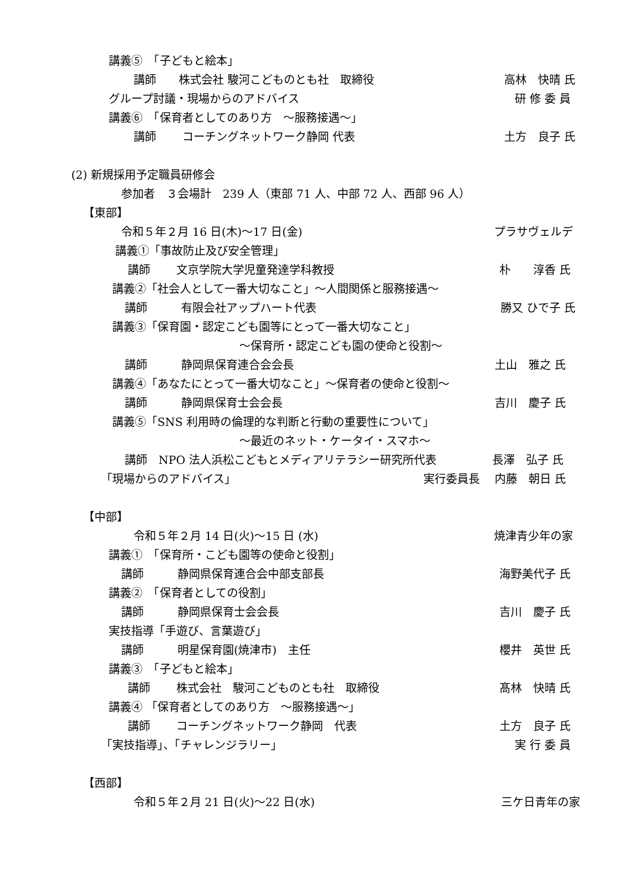講義⑤　「子どもと絵本」
講師　　株式会社 駿河こどものとも社　取締役 高林　快晴 氏
グループ討議・現場からのアドバイス 研 修 委 員
講義⑥　「保育者としてのあり方　～服務接遇～」
講師　　 コーチングネットワーク静岡 代表 土方　良子 氏
(2) 新規採用予定職員研修会
参加者　３会場計　239 人（東部 71 人、中部 72 人、西部 96 人）
【東部】
令和５年２月 16 日(木)～17 日(金) プラサヴェルデ
講義①「事故防止及び安全管理」
講師　　 文京学院大学児童発達学科教授 朴　　淳香 氏
講義②「社会人として一番大切なこと」～人間関係と服務接遇～
講師　　　有限会社アップハート代表 勝又 ひで子 氏
講義③「保育園・認定こども園等にとって一番大切なこと」
～保育所・認定こども園の使命と役割～
講師　　　静岡県保育連合会会長 土山　雅之 氏
講義④「あなたにとって一番大切なこと」～保育者の使命と役割～
講師　　　静岡県保育士会会長 吉川　慶子 氏
講義⑤「SNS 利用時の倫理的な判断と行動の重要性について」
～最近のネット・ケータイ・スマホ～
講師　NPO 法人浜松こどもとメディアリテラシー研究所代表 長澤　弘子 氏
「現場からのアドバイス」 実行委員長　 内藤　朝日 氏
【中部】
令和５年２月 14 日(火)～15 日 (水) 焼津青少年の家
講義①　「保育所・こども園等の使命と役割」
講師　　　静岡県保育連合会中部支部長 海野美代子 氏
講義②　「保育者としての役割」
講師　　　静岡県保育士会会長 吉川　慶子 氏
実技指導「手遊び、言葉遊び」
講師　　　明星保育園(焼津市)　主任 櫻井　英世 氏
講義③　「子どもと絵本」
講師　　 株式会社　駿河こどものとも社　取締役 髙林　快晴 氏
講義④ 「保育者としてのあり方　～服務接遇～」
講師　　 コーチングネットワーク静岡　代表 土方　良子 氏
「実技指導」、「チャレンジラリー」 実 行 委 員
【西部】
令和５年２月 21 日(火)～22 日(水) 三ケ日青年の家